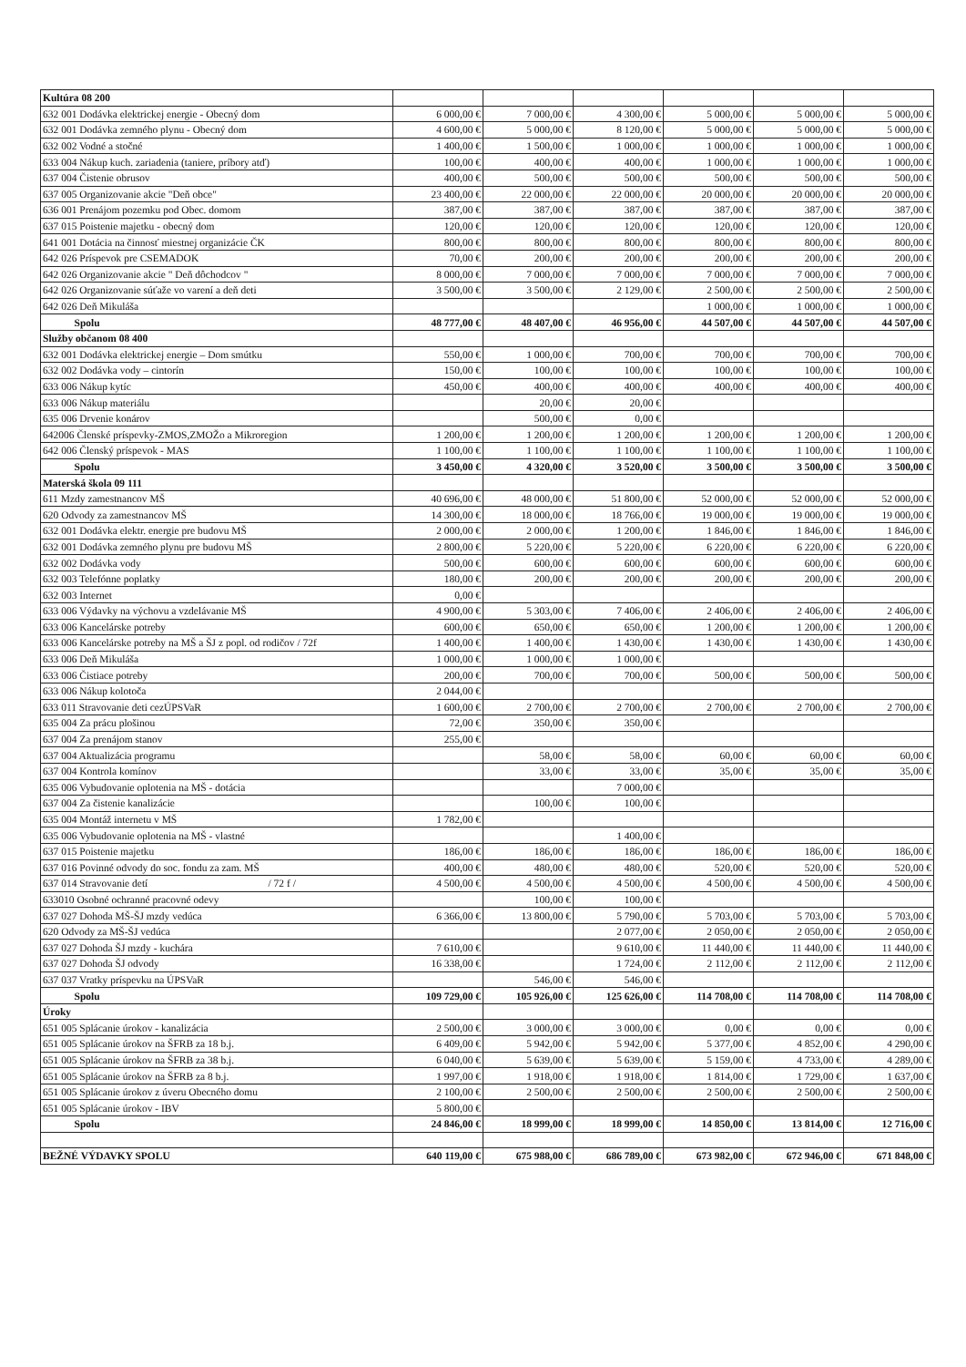| Kultúra 08 200 | | | | | | |
| 632 001 Dodávka elektrickej energie - Obecný dom | 6 000,00 € | 7 000,00 € | 4 300,00 € | 5 000,00 € | 5 000,00 € | 5 000,00 € |
| 632 001 Dodávka zemného plynu - Obecný dom | 4 600,00 € | 5 000,00 € | 8 120,00 € | 5 000,00 € | 5 000,00 € | 5 000,00 € |
| 632 002 Vodné a stočné | 1 400,00 € | 1 500,00 € | 1 000,00 € | 1 000,00 € | 1 000,00 € | 1 000,00 € |
| 633 004 Nákup kuch. zariadenia (taniere, príbory atď) | 100,00 € | 400,00 € | 400,00 € | 1 000,00 € | 1 000,00 € | 1 000,00 € |
| 637 004 Čistenie obrusov | 400,00 € | 500,00 € | 500,00 € | 500,00 € | 500,00 € | 500,00 € |
| 637 005 Organizovanie akcie "Deň obce" | 23 400,00 € | 22 000,00 € | 22 000,00 € | 20 000,00 € | 20 000,00 € | 20 000,00 € |
| 636 001 Prenájom pozemku pod Obec. domom | 387,00 € | 387,00 € | 387,00 € | 387,00 € | 387,00 € | 387,00 € |
| 637 015 Poistenie majetku - obecný dom | 120,00 € | 120,00 € | 120,00 € | 120,00 € | 120,00 € | 120,00 € |
| 641 001 Dotácia na činnosť miestnej organizácie ČK | 800,00 € | 800,00 € | 800,00 € | 800,00 € | 800,00 € | 800,00 € |
| 642 026 Príspevok pre CSEMADOK | 70,00 € | 200,00 € | 200,00 € | 200,00 € | 200,00 € | 200,00 € |
| 642 026 Organizovanie akcie " Deň dôchodcov " | 8 000,00 € | 7 000,00 € | 7 000,00 € | 7 000,00 € | 7 000,00 € | 7 000,00 € |
| 642 026 Organizovanie súťaže vo varení a deň deti | 3 500,00 € | 3 500,00 € | 2 129,00 € | 2 500,00 € | 2 500,00 € | 2 500,00 € |
| 642 026 Deň Mikuláša | | | | 1 000,00 € | 1 000,00 € | 1 000,00 € |
| Spolu | 48 777,00 € | 48 407,00 € | 46 956,00 € | 44 507,00 € | 44 507,00 € | 44 507,00 € |
| Služby občanom 08 400 | | | | | | |
| 632 001 Dodávka elektrickej energie – Dom smútku | 550,00 € | 1 000,00 € | 700,00 € | 700,00 € | 700,00 € | 700,00 € |
| 632 002 Dodávka vody – cintorín | 150,00 € | 100,00 € | 100,00 € | 100,00 € | 100,00 € | 100,00 € |
| 633 006 Nákup kytíc | 450,00 € | 400,00 € | 400,00 € | 400,00 € | 400,00 € | 400,00 € |
| 633 006 Nákup materiálu | | 20,00 € | 20,00 € | | | |
| 635 006 Drvenie konárov | | 500,00 € | 0,00 € | | | |
| 642006 Členské príspevky-ZMOS,ZMOŽo a Mikroregion | 1 200,00 € | 1 200,00 € | 1 200,00 € | 1 200,00 € | 1 200,00 € | 1 200,00 € |
| 642 006 Členský príspevok - MAS | 1 100,00 € | 1 100,00 € | 1 100,00 € | 1 100,00 € | 1 100,00 € | 1 100,00 € |
| Spolu | 3 450,00 € | 4 320,00 € | 3 520,00 € | 3 500,00 € | 3 500,00 € | 3 500,00 € |
| Materská škola 09 111 | | | | | | |
| 611 Mzdy zamestnancov MŠ | 40 696,00 € | 48 000,00 € | 51 800,00 € | 52 000,00 € | 52 000,00 € | 52 000,00 € |
| 620 Odvody za zamestnancov MŠ | 14 300,00 € | 18 000,00 € | 18 766,00 € | 19 000,00 € | 19 000,00 € | 19 000,00 € |
| 632 001 Dodávka elektr. energie pre budovu MŠ | 2 000,00 € | 2 000,00 € | 1 200,00 € | 1 846,00 € | 1 846,00 € | 1 846,00 € |
| 632 001 Dodávka zemného plynu pre budovu MŠ | 2 800,00 € | 5 220,00 € | 5 220,00 € | 6 220,00 € | 6 220,00 € | 6 220,00 € |
| 632 002 Dodávka vody | 500,00 € | 600,00 € | 600,00 € | 600,00 € | 600,00 € | 600,00 € |
| 632 003 Telefónne poplatky | 180,00 € | 200,00 € | 200,00 € | 200,00 € | 200,00 € | 200,00 € |
| 632 003 Internet | 0,00 € | | | | | |
| 633 006 Výdavky na výchovu a vzdelávanie MŠ | 4 900,00 € | 5 303,00 € | 7 406,00 € | 2 406,00 € | 2 406,00 € | 2 406,00 € |
| 633 006 Kancelárske potreby | 600,00 € | 650,00 € | 650,00 € | 1 200,00 € | 1 200,00 € | 1 200,00 € |
| 633 006 Kancelárske potreby na MŠ a ŠJ z popl. od rodičov / 72f | 1 400,00 € | 1 400,00 € | 1 430,00 € | 1 430,00 € | 1 430,00 € | 1 430,00 € |
| 633 006 Deň Mikuláša | 1 000,00 € | 1 000,00 € | 1 000,00 € | | | |
| 633 006 Čistiace potreby | 200,00 € | 700,00 € | 700,00 € | 500,00 € | 500,00 € | 500,00 € |
| 633 006 Nákup kolotoča | 2 044,00 € | | | | | |
| 633 011 Stravovanie deti cezÚPSVaR | 1 600,00 € | 2 700,00 € | 2 700,00 € | 2 700,00 € | 2 700,00 € | 2 700,00 € |
| 635 004 Za prácu plošinou | 72,00 € | 350,00 € | 350,00 € | | | |
| 637 004 Za prenájom stanov | 255,00 € | | | | | |
| 637 004 Aktualizácia programu | | 58,00 € | 58,00 € | 60,00 € | 60,00 € | 60,00 € |
| 637 004 Kontrola komínov | | 33,00 € | 33,00 € | 35,00 € | 35,00 € | 35,00 € |
| 635 006 Vybudovanie oplotenia na MŠ - dotácia | | | 7 000,00 € | | | |
| 637 004 Za čistenie kanalizácie | | 100,00 € | 100,00 € | | | |
| 635 004 Montáž internetu v MŠ | 1 782,00 € | | | | | |
| 635 006 Vybudovanie oplotenia na MŠ - vlastné | | | 1 400,00 € | | | |
| 637 015 Poistenie majetku | 186,00 € | 186,00 € | 186,00 € | 186,00 € | 186,00 € | 186,00 € |
| 637 016 Povinné odvody do soc. fondu za zam. MŠ | 400,00 € | 480,00 € | 480,00 € | 520,00 € | 520,00 € | 520,00 € |
| 637 014 Stravovanie detí / 72 f / | 4 500,00 € | 4 500,00 € | 4 500,00 € | 4 500,00 € | 4 500,00 € | 4 500,00 € |
| 633010 Osobné ochranné pracovné odevy | | 100,00 € | 100,00 € | | | |
| 637 027 Dohoda MŠ-ŠJ mzdy vedúca | 6 366,00 € | 13 800,00 € | 5 790,00 € | 5 703,00 € | 5 703,00 € | 5 703,00 € |
| 620 Odvody za MŠ-ŠJ vedúca | | | 2 077,00 € | 2 050,00 € | 2 050,00 € | 2 050,00 € |
| 637 027 Dohoda ŠJ mzdy - kuchára | 7 610,00 € | | 9 610,00 € | 11 440,00 € | 11 440,00 € | 11 440,00 € |
| 637 027 Dohoda ŠJ odvody | 16 338,00 € | | 1 724,00 € | 2 112,00 € | 2 112,00 € | 2 112,00 € |
| 637 037 Vratky príspevku na ÚPSVaR | | 546,00 € | 546,00 € | | | |
| Spolu | 109 729,00 € | 105 926,00 € | 125 626,00 € | 114 708,00 € | 114 708,00 € | 114 708,00 € |
| Úroky | | | | | | |
| 651 005 Splácanie úrokov - kanalizácia | 2 500,00 € | 3 000,00 € | 3 000,00 € | 0,00 € | 0,00 € | 0,00 € |
| 651 005 Splácanie úrokov na ŠFRB za 18 b.j. | 6 409,00 € | 5 942,00 € | 5 942,00 € | 5 377,00 € | 4 852,00 € | 4 290,00 € |
| 651 005 Splácanie úrokov na ŠFRB za 38 b.j. | 6 040,00 € | 5 639,00 € | 5 639,00 € | 5 159,00 € | 4 733,00 € | 4 289,00 € |
| 651 005 Splácanie úrokov na ŠFRB za 8 b.j. | 1 997,00 € | 1 918,00 € | 1 918,00 € | 1 814,00 € | 1 729,00 € | 1 637,00 € |
| 651 005 Splácanie úrokov z úveru Obecného domu | 2 100,00 € | 2 500,00 € | 2 500,00 € | 2 500,00 € | 2 500,00 € | 2 500,00 € |
| 651 005 Splácanie úrokov - IBV | 5 800,00 € | | | | | |
| Spolu | 24 846,00 € | 18 999,00 € | 18 999,00 € | 14 850,00 € | 13 814,00 € | 12 716,00 € |
| BEŽNÉ VÝDAVKY SPOLU | 640 119,00 € | 675 988,00 € | 686 789,00 € | 673 982,00 € | 672 946,00 € | 671 848,00 € |